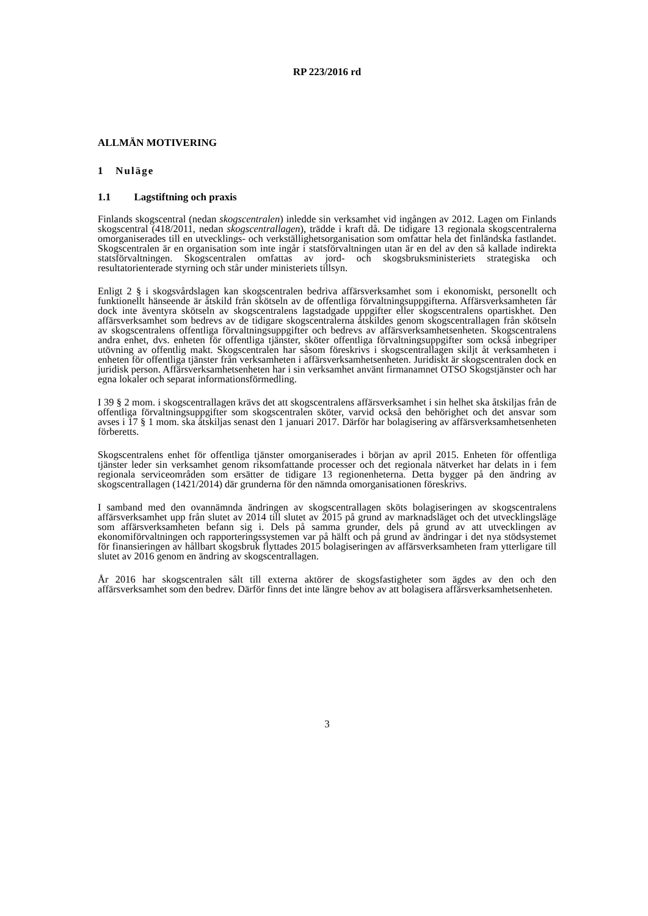RP 223/2016 rd
ALLMÄN MOTIVERING
1 Nuläge
1.1 Lagstiftning och praxis
Finlands skogscentral (nedan skogscentralen) inledde sin verksamhet vid ingången av 2012. Lagen om Finlands skogscentral (418/2011, nedan skogscentrallagen), trädde i kraft då. De tidigare 13 regionala skogscentralerna omorganiserades till en utvecklings- och verkställighetsorganisation som omfattar hela det finländska fastlandet. Skogscentralen är en organisation som inte ingår i statsförvaltningen utan är en del av den så kallade indirekta statsförvaltningen. Skogscentralen omfattas av jord- och skogsbruksministeriets strategiska och resultatorienterade styrning och står under ministeriets tillsyn.
Enligt 2 § i skogsvårdslagen kan skogscentralen bedriva affärsverksamhet som i ekonomiskt, personellt och funktionellt hänseende är åtskild från skötseln av de offentliga förvaltningsuppgifterna. Affärsverksamheten får dock inte äventyra skötseln av skogscentralens lagstadgade uppgifter eller skogscentralens opartiskhet. Den affärsverksamhet som bedrevs av de tidigare skogscentralerna åtskildes genom skogscentrallagen från skötseln av skogscentralens offentliga förvaltningsuppgifter och bedrevs av affärsverksamhetsenheten. Skogscentralens andra enhet, dvs. enheten för offentliga tjänster, sköter offentliga förvaltningsuppgifter som också inbegriper utövning av offentlig makt. Skogscentralen har såsom föreskrivs i skogscentrallagen skiljt åt verksamheten i enheten för offentliga tjänster från verksamheten i affärsverksamhetsenheten. Juridiskt är skogscentralen dock en juridisk person. Affärsverksamhetsenheten har i sin verksamhet använt firmanamnet OTSO Skogstjänster och har egna lokaler och separat informationsförmedling.
I 39 § 2 mom. i skogscentrallagen krävs det att skogscentralens affärsverksamhet i sin helhet ska åtskiljas från de offentliga förvaltningsuppgifter som skogscentralen sköter, varvid också den behörighet och det ansvar som avses i 17 § 1 mom. ska åtskiljas senast den 1 januari 2017. Därför har bolagisering av affärsverksamhetsenheten förberetts.
Skogscentralens enhet för offentliga tjänster omorganiserades i början av april 2015. Enheten för offentliga tjänster leder sin verksamhet genom riksomfattande processer och det regionala nätverket har delats in i fem regionala serviceområden som ersätter de tidigare 13 regionenheterna. Detta bygger på den ändring av skogscentrallagen (1421/2014) där grunderna för den nämnda omorganisationen föreskrivs.
I samband med den ovannämnda ändringen av skogscentrallagen sköts bolagiseringen av skogscentralens affärsverksamhet upp från slutet av 2014 till slutet av 2015 på grund av marknadsläget och det utvecklingsläge som affärsverksamheten befann sig i. Dels på samma grunder, dels på grund av att utvecklingen av ekonomiförvaltningen och rapporteringssystemen var på hälft och på grund av ändringar i det nya stödsystemet för finansieringen av hållbart skogsbruk flyttades 2015 bolagiseringen av affärsverksamheten fram ytterligare till slutet av 2016 genom en ändring av skogscentrallagen.
År 2016 har skogscentralen sålt till externa aktörer de skogsfastigheter som ägdes av den och den affärsverksamhet som den bedrev. Därför finns det inte längre behov av att bolagisera affärsverksamhetsenheten.
3